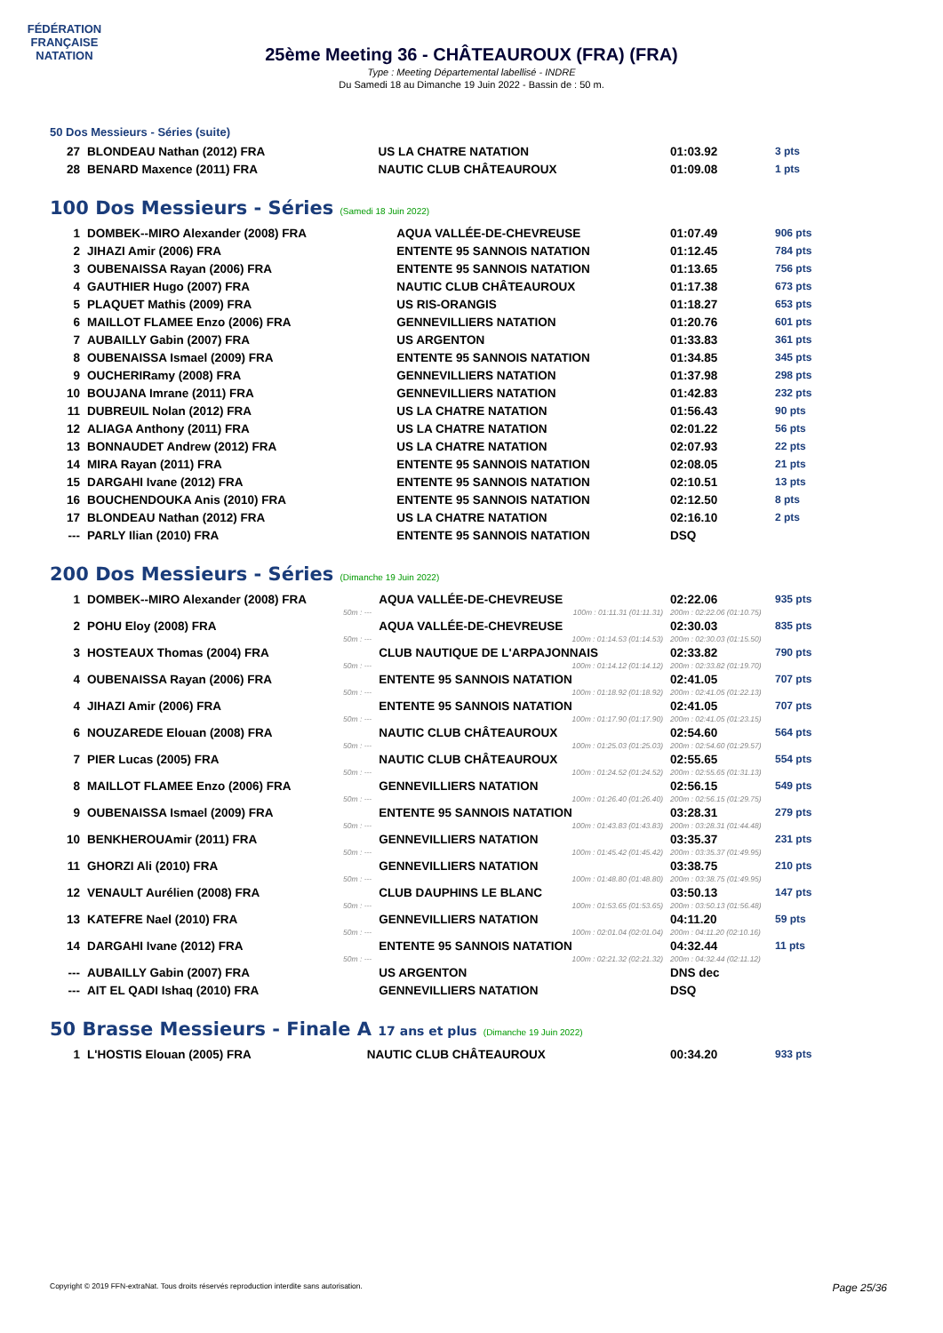FÉDÉRATION FRANÇAISE
NATATION
25ème Meeting 36 - CHÂTEAUROUX (FRA) (FRA)
Type : Meeting Départemental labellisé - INDRE
Du Samedi 18 au Dimanche 19 Juin 2022 - Bassin de : 50 m.
50 Dos Messieurs - Séries (suite)
| 27 | BLONDEAU Nathan (2012) FRA | US LA CHATRE NATATION | 01:03.92 | 3 pts |
| 28 | BENARD Maxence (2011) FRA | NAUTIC CLUB CHÂTEAUROUX | 01:09.08 | 1 pts |
100 Dos Messieurs - Séries (Samedi 18 Juin 2022)
| 1 | DOMBEK--MIRO Alexander (2008) FRA | AQUA VALLÉE-DE-CHEVREUSE | 01:07.49 | 906 pts |
| 2 | JIHAZI Amir (2006) FRA | ENTENTE 95 SANNOIS NATATION | 01:12.45 | 784 pts |
| 3 | OUBENAISSA Rayan (2006) FRA | ENTENTE 95 SANNOIS NATATION | 01:13.65 | 756 pts |
| 4 | GAUTHIER Hugo (2007) FRA | NAUTIC CLUB CHÂTEAUROUX | 01:17.38 | 673 pts |
| 5 | PLAQUET Mathis (2009) FRA | US RIS-ORANGIS | 01:18.27 | 653 pts |
| 6 | MAILLOT FLAMEE Enzo (2006) FRA | GENNEVILLIERS NATATION | 01:20.76 | 601 pts |
| 7 | AUBAILLY Gabin (2007) FRA | US ARGENTON | 01:33.83 | 361 pts |
| 8 | OUBENAISSA Ismael (2009) FRA | ENTENTE 95 SANNOIS NATATION | 01:34.85 | 345 pts |
| 9 | OUCHERIRamy (2008) FRA | GENNEVILLIERS NATATION | 01:37.98 | 298 pts |
| 10 | BOUJANA Imrane (2011) FRA | GENNEVILLIERS NATATION | 01:42.83 | 232 pts |
| 11 | DUBREUIL Nolan (2012) FRA | US LA CHATRE NATATION | 01:56.43 | 90 pts |
| 12 | ALIAGA Anthony (2011) FRA | US LA CHATRE NATATION | 02:01.22 | 56 pts |
| 13 | BONNAUDET Andrew (2012) FRA | US LA CHATRE NATATION | 02:07.93 | 22 pts |
| 14 | MIRA Rayan (2011) FRA | ENTENTE 95 SANNOIS NATATION | 02:08.05 | 21 pts |
| 15 | DARGAHI Ivane (2012) FRA | ENTENTE 95 SANNOIS NATATION | 02:10.51 | 13 pts |
| 16 | BOUCHENDOUKA Anis (2010) FRA | ENTENTE 95 SANNOIS NATATION | 02:12.50 | 8 pts |
| 17 | BLONDEAU Nathan (2012) FRA | US LA CHATRE NATATION | 02:16.10 | 2 pts |
| --- | PARLY Ilian (2010) FRA | ENTENTE 95 SANNOIS NATATION | DSQ | |
200 Dos Messieurs - Séries (Dimanche 19 Juin 2022)
| 1 | DOMBEK--MIRO Alexander (2008) FRA | AQUA VALLÉE-DE-CHEVREUSE | 02:22.06 | 935 pts |
| | 50m : --- | 100m : 01:11.31 (01:11.31) | 200m : 02:22.06 (01:10.75) | |
| 2 | POHU Eloy (2008) FRA | AQUA VALLÉE-DE-CHEVREUSE | 02:30.03 | 835 pts |
| | 50m : --- | 100m : 01:14.53 (01:14.53) | 200m : 02:30.03 (01:15.50) | |
| 3 | HOSTEAUX Thomas (2004) FRA | CLUB NAUTIQUE DE L'ARPAJONNAIS | 02:33.82 | 790 pts |
| | 50m : --- | 100m : 01:14.12 (01:14.12) | 200m : 02:33.82 (01:19.70) | |
| 4 | OUBENAISSA Rayan (2006) FRA | ENTENTE 95 SANNOIS NATATION | 02:41.05 | 707 pts |
| | 50m : --- | 100m : 01:18.92 (01:18.92) | 200m : 02:41.05 (01:22.13) | |
| 4 | JIHAZI Amir (2006) FRA | ENTENTE 95 SANNOIS NATATION | 02:41.05 | 707 pts |
| | 50m : --- | 100m : 01:17.90 (01:17.90) | 200m : 02:41.05 (01:23.15) | |
| 6 | NOUZAREDE Elouan (2008) FRA | NAUTIC CLUB CHÂTEAUROUX | 02:54.60 | 564 pts |
| | 50m : --- | 100m : 01:25.03 (01:25.03) | 200m : 02:54.60 (01:29.57) | |
| 7 | PIER Lucas (2005) FRA | NAUTIC CLUB CHÂTEAUROUX | 02:55.65 | 554 pts |
| | 50m : --- | 100m : 01:24.52 (01:24.52) | 200m : 02:55.65 (01:31.13) | |
| 8 | MAILLOT FLAMEE Enzo (2006) FRA | GENNEVILLIERS NATATION | 02:56.15 | 549 pts |
| | 50m : --- | 100m : 01:26.40 (01:26.40) | 200m : 02:56.15 (01:29.75) | |
| 9 | OUBENAISSA Ismael (2009) FRA | ENTENTE 95 SANNOIS NATATION | 03:28.31 | 279 pts |
| | 50m : --- | 100m : 01:43.83 (01:43.83) | 200m : 03:28.31 (01:44.48) | |
| 10 | BENKHEROUAmir (2011) FRA | GENNEVILLIERS NATATION | 03:35.37 | 231 pts |
| | 50m : --- | 100m : 01:45.42 (01:45.42) | 200m : 03:35.37 (01:49.95) | |
| 11 | GHORZI Ali (2010) FRA | GENNEVILLIERS NATATION | 03:38.75 | 210 pts |
| | 50m : --- | 100m : 01:48.80 (01:48.80) | 200m : 03:38.75 (01:49.95) | |
| 12 | VENAULT Aurélien (2008) FRA | CLUB DAUPHINS LE BLANC | 03:50.13 | 147 pts |
| | 50m : --- | 100m : 01:53.65 (01:53.65) | 200m : 03:50.13 (01:56.48) | |
| 13 | KATEFRE Nael (2010) FRA | GENNEVILLIERS NATATION | 04:11.20 | 59 pts |
| | 50m : --- | 100m : 02:01.04 (02:01.04) | 200m : 04:11.20 (02:10.16) | |
| 14 | DARGAHI Ivane (2012) FRA | ENTENTE 95 SANNOIS NATATION | 04:32.44 | 11 pts |
| | 50m : --- | 100m : 02:21.32 (02:21.32) | 200m : 04:32.44 (02:11.12) | |
| --- | AUBAILLY Gabin (2007) FRA | US ARGENTON | DNS dec | |
| --- | AIT EL QADI Ishaq (2010) FRA | GENNEVILLIERS NATATION | DSQ | |
50 Brasse Messieurs - Finale A 17 ans et plus (Dimanche 19 Juin 2022)
| 1 | L'HOSTIS Elouan (2005) FRA | NAUTIC CLUB CHÂTEAUROUX | 00:34.20 | 933 pts |
Copyright © 2019 FFN-extraNat. Tous droits réservés reproduction interdite sans autorisation. Page 25/36